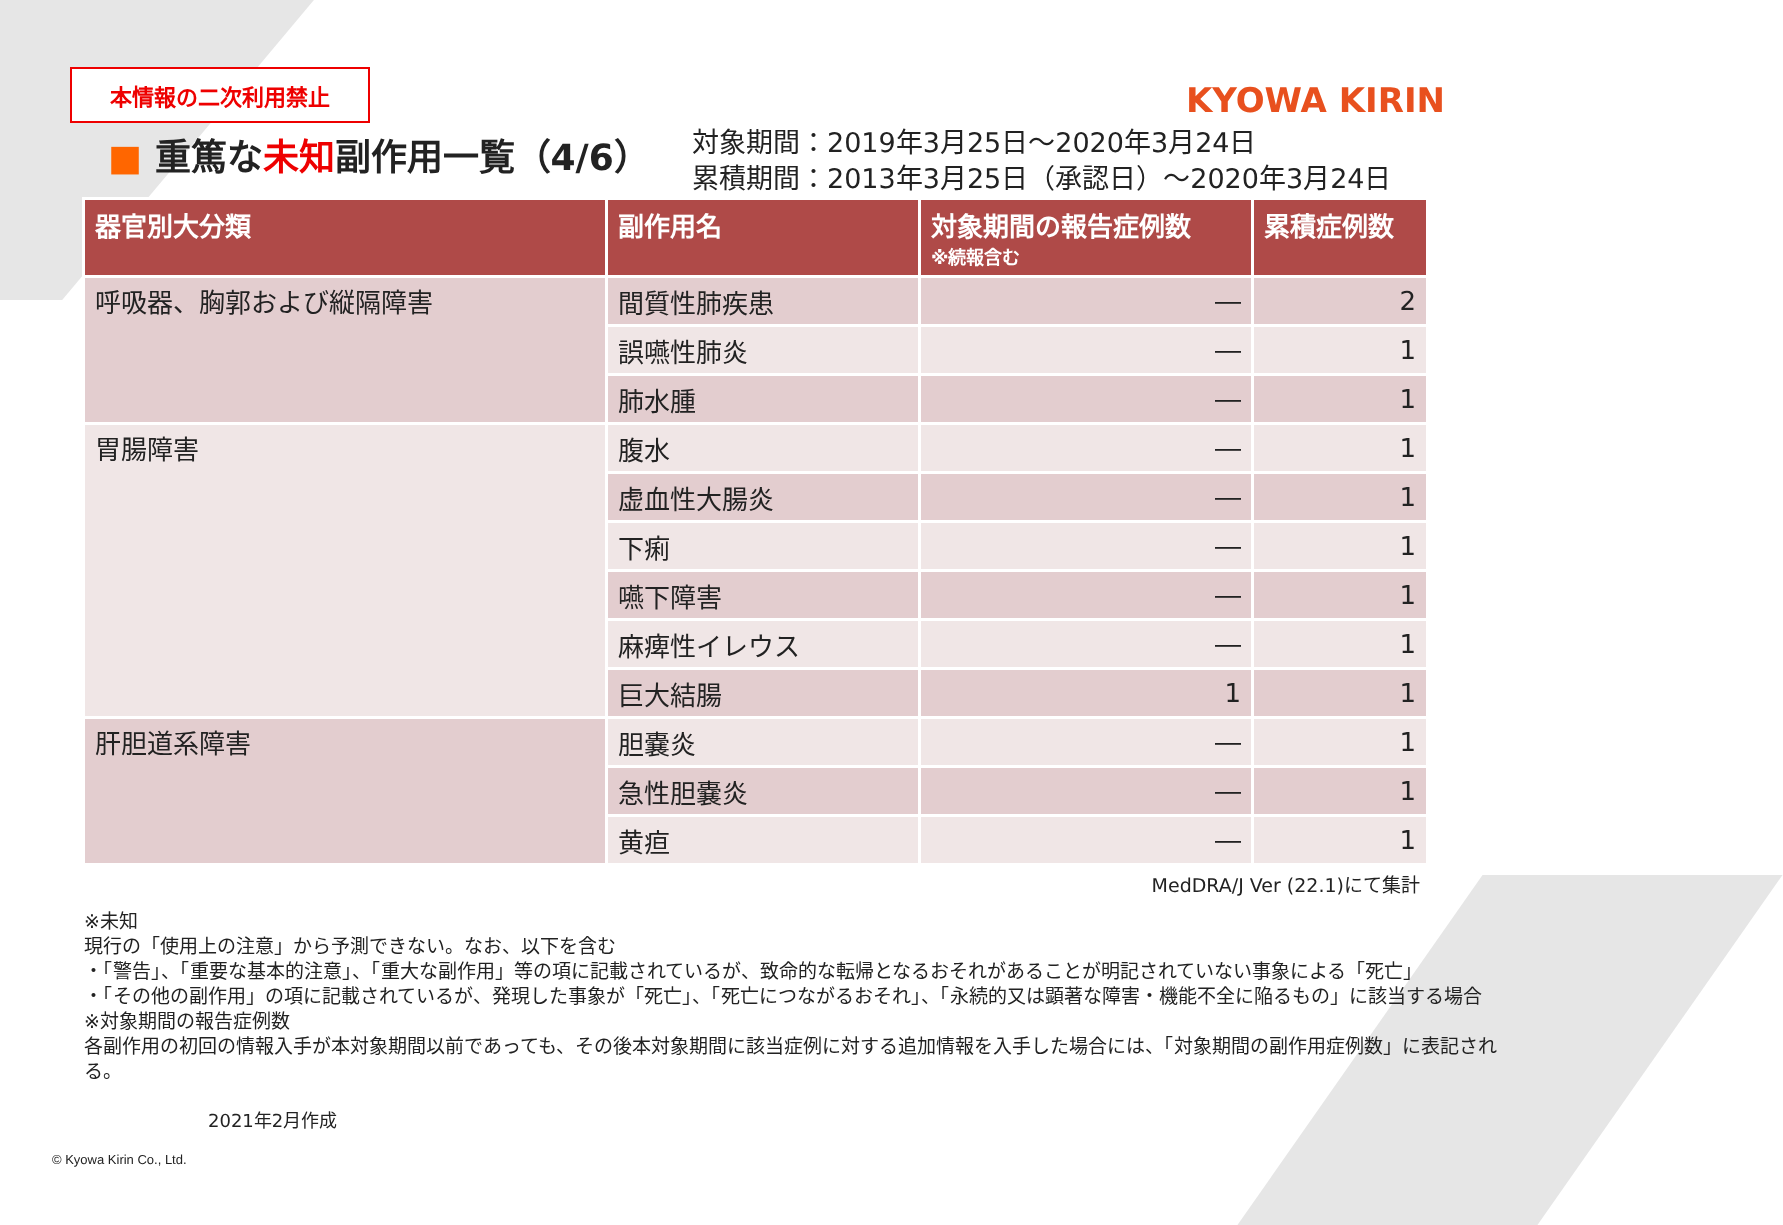本情報の二次利用禁止
KYOWA KIRIN
■ 重篤な未知副作用一覧（4/6）
対象期間：2019年3月25日～2020年3月24日
累積期間：2013年3月25日（承認日）～2020年3月24日
| 器官別大分類 | 副作用名 | 対象期間の報告症例数 ※続報含む | 累積症例数 |
| --- | --- | --- | --- |
| 呼吸器、胸郭および縦隔障害 | 間質性肺疾患 | ― | 2 |
| | 誤嚥性肺炎 | ― | 1 |
| | 肺水腫 | ― | 1 |
| 胃腸障害 | 腹水 | ― | 1 |
| | 虚血性大腸炎 | ― | 1 |
| | 下痢 | ― | 1 |
| | 嚥下障害 | ― | 1 |
| | 麻痺性イレウス | ― | 1 |
| | 巨大結腸 | 1 | 1 |
| 肝胆道系障害 | 胆嚢炎 | ― | 1 |
| | 急性胆嚢炎 | ― | 1 |
| | 黄疸 | ― | 1 |
MedDRA/J Ver (22.1)にて集計
※未知
現行の「使用上の注意」から予測できない。なお、以下を含む
・「警告」、「重要な基本的注意」、「重大な副作用」等の項に記載されているが、致命的な転帰となるおそれがあることが明記されていない事象による「死亡」
・「その他の副作用」の項に記載されているが、発現した事象が「死亡」、「死亡につながるおそれ」、「永続的又は顕著な障害・機能不全に陥るもの」に該当する場合
※対象期間の報告症例数
各副作用の初回の情報入手が本対象期間以前であっても、その後本対象期間に該当症例に対する追加情報を入手した場合には、「対象期間の副作用症例数」に表記される。
2021年2月作成
© Kyowa Kirin Co., Ltd.